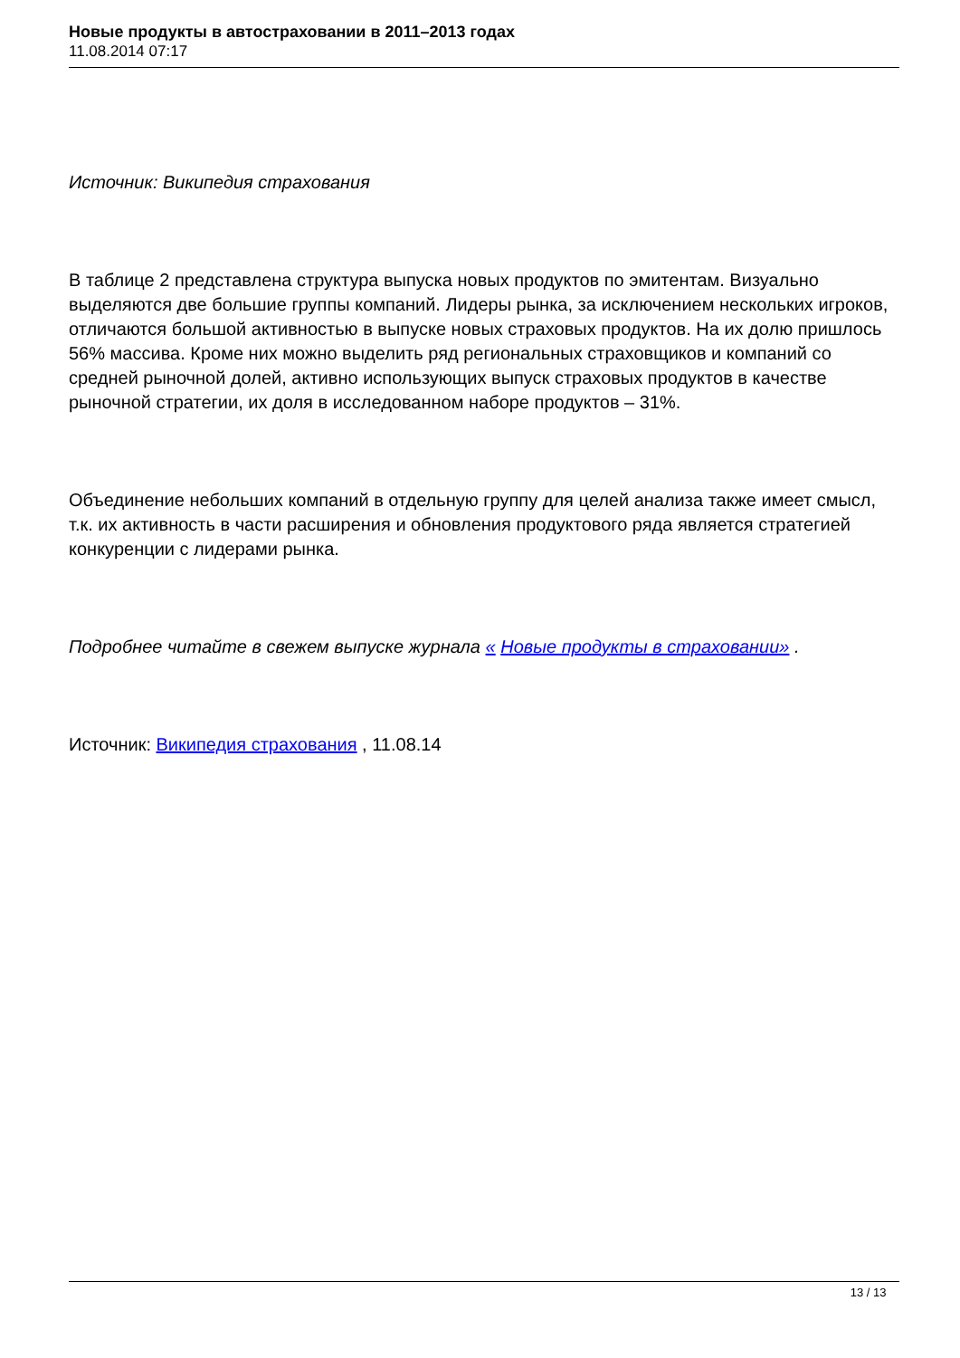Новые продукты в автостраховании в 2011–2013 годах
11.08.2014 07:17
Источник: Википедия страхования
В таблице 2 представлена структура выпуска новых продуктов по эмитентам. Визуально выделяются две большие группы компаний. Лидеры рынка, за исключением нескольких игроков, отличаются большой активностью в выпуске новых страховых продуктов. На их долю пришлось 56% массива. Кроме них можно выделить ряд региональных страховщиков и компаний со средней рыночной долей, активно использующих выпуск страховых продуктов в качестве рыночной стратегии, их доля в исследованном наборе продуктов – 31%.
Объединение небольших компаний в отдельную группу для целей анализа также имеет смысл, т.к. их активность в части расширения и обновления продуктового ряда является стратегией конкуренции с лидерами рынка.
Подробнее читайте в свежем выпуске журнала « Новые продукты в страховании» .
Источник: Википедия страхования , 11.08.14
13 / 13